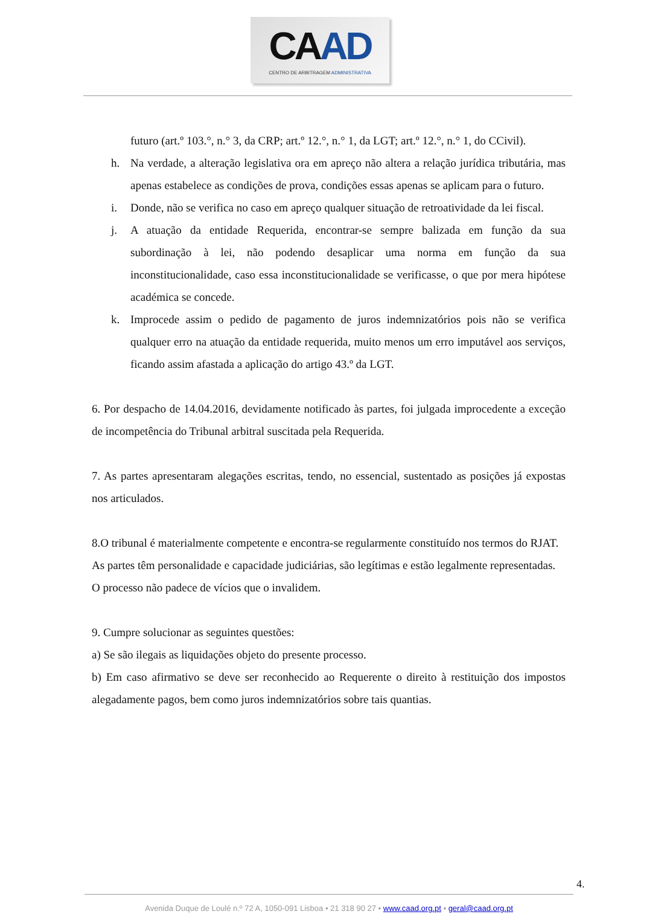CAAD
CENTRO DE ARBITRAGEM ADMINISTRATIVA
futuro (art.º 103.°, n.° 3, da CRP; art.º 12.°, n.° 1, da LGT; art.º 12.°, n.° 1, do CCivil).
h. Na verdade, a alteração legislativa ora em apreço não altera a relação jurídica tributária, mas apenas estabelece as condições de prova, condições essas apenas se aplicam para o futuro.
i. Donde, não se verifica no caso em apreço qualquer situação de retroatividade da lei fiscal.
j. A atuação da entidade Requerida, encontrar-se sempre balizada em função da sua subordinação à lei, não podendo desaplicar uma norma em função da sua inconstitucionalidade, caso essa inconstitucionalidade se verificasse, o que por mera hipótese académica se concede.
k. Improcede assim o pedido de pagamento de juros indemnizatórios pois não se verifica qualquer erro na atuação da entidade requerida, muito menos um erro imputável aos serviços, ficando assim afastada a aplicação do artigo 43.º da LGT.
6. Por despacho de 14.04.2016, devidamente notificado às partes, foi julgada improcedente a exceção de incompetência do Tribunal arbitral suscitada pela Requerida.
7. As partes apresentaram alegações escritas, tendo, no essencial, sustentado as posições já expostas nos articulados.
8.O tribunal é materialmente competente e encontra-se regularmente constituído nos termos do RJAT.
As partes têm personalidade e capacidade judiciárias, são legítimas e estão legalmente representadas.
O processo não padece de vícios que o invalidem.
9. Cumpre solucionar as seguintes questões:
a) Se são ilegais as liquidações objeto do presente processo.
b) Em caso afirmativo se deve ser reconhecido ao Requerente o direito à restituição dos impostos alegadamente pagos, bem como juros indemnizatórios sobre tais quantias.
4.
Avenida Duque de Loulé n.º 72 A, 1050-091 Lisboa • 21 318 90 27 • www.caad.org.pt • geral@caad.org.pt